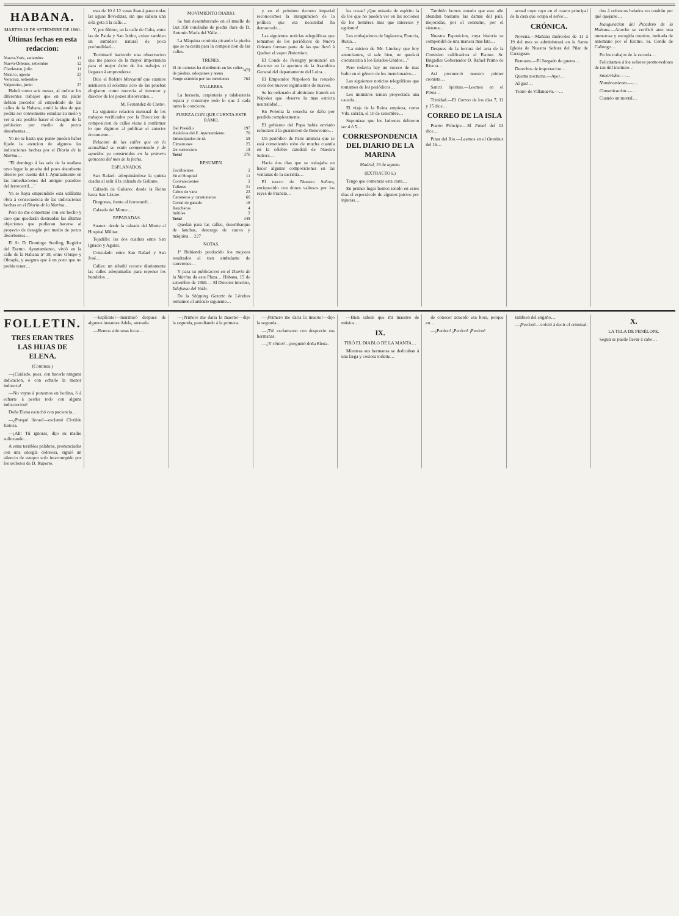HABANA.
MARTES 18 DE SETIEMBRE DE 1860.
Últimas fechas en esta redaccion:
| Nueva-York, setiembre | 11 |
| Nueva-Orleans, setiembre | 12 |
| Charleston, julio | 11 |
| Mexico, agosto | 23 |
| Veracruz, setiembre | 7 |
| Valparaiso, junio | 27 |
Habrá como seis meses, al indicar los diferentes trabajos que en mi juicio debian preceder al empedrado de las calles de la Habana, emití la idea de que podria ser conveniente estudiar su suelo y ver si era posible hacer el desagüe de la poblacion por medio de pozos absorbentes…
Yo no se hasta que punto pueden haber fijado la atencion de algunos las indicaciones hechas por el Diario de la Marina…
"El domingo á las seis de la mañana tuvo lugar la prueba del pozo absorbente abierto por cuenta del I. Ayuntamiento en las inmediaciones del antiguo paradero del ferrocarril…"
Ya se haya emprendido esta utilísima obra á consecuencia de las indicaciones hechas en el Diario de la Marina…
Pero no me contentaré con ese hecho y creo que quedarán destruidas las últimas objeciones que pudieran hacerse al proyecto de desagüe por medio de pozos absorbentes…
El Sr. D. Domingo Sterling, Regidor del Escmo. Ayuntamiento, vivió en la calle de la Habana nº 38, entre Obispo y Obrapía, y asegura que á un pozo que no podria tener…
mas de 10 ó 12 varas iban á parar todas las aguas llovedizas, sin que saliera una sola gota á la calle…
Y, por último, en la calle de Cuba, entre las de Paula y San Isidro, existe tambien un sumidero natural de poca profundidad…
Terminaré haciendo una observacion que me parece de la mayor importancia para el mejor éxito de los trabajos si llegaran á emprenderse.
Dice el Boletin Mercantil que cuantos asistieron al solemne acto de las pruebas elogiaron como merecia al inventor y director de los pozos absorventes…
M. Fernandez de Castro.
La siguiente relacion mensual de los trabajos verificados por la Direccion de composicion de calles viene á confirmar lo que digimos al publicar el anterior documento…
Relacion de las calles que en la actualidad se están componiendo y de aquellas ya construidas en la primera quincena del mes de la fecha.
ESPLANADOS.
San Rafael: adoquinándose la quinta cuadra al salir á la calzada de Galiano.
Calzada de Galiano: desde la Reina hasta San Lázaro.
Dragones, frente al ferrocarril…
Calzada del Monte…
REPARADAS.
Suarez: desde la calzada del Monte al Hospital Militar.
Tejadillo: las dos cuadras entre San Ignacio y Aguiar.
Consulado entre San Rafael y San José…
Calles: un albañil recorre diariamente las calles adoquinadas para reponer los hundidos…
MOVIMIENTO DIARIO.
Se han desembarcado en el muelle de Luz 350 toneladas de piedra dura de D. Antonio María del Valle…
La Máquina continúa picando la piedra que se necesita para la composicion de las calles.
TRENES.
| El de carretas ha distribuido en las calles, de piedras, adoquines y arena | 479 |
| Fango estraido por los carretones | 762 |
TALLERES.
La herreria, carpinteria y talabarteria repara y construye todo lo que á cada ramo le concierne.
FUERZA CON QUE CUENTA ESTE RAMO.
| Del Presidio | 197 |
| Asiáticos del E. Ayuntamiento | 76 |
| Emancipados de id. | 59 |
| Cimarrones | 25 |
| De correccion | 19 |
| Total | 376 |
RESUMEN.
| Escribientes | 2 |
| En el Hospital | 11 |
| Convalecientes | 2 |
| Talleres | 21 |
| Cabos de vara | 23 |
| Carreteros y carretoneros | 66 |
| Corral de ganado | 18 |
| Rancheros | 4 |
| Inútiles | 2 |
| Total | 149 |
Quedan para las calles, desembarque de lanchas, descarga de carros y máquina… 227
NOTAS.
1ª Habiendo producido los mejores resultados el tren ambulante de carretones…
Y para su publicacion en el Diario de la Marina da esta Plaza… Habana, 15 de setiembre de 1860.— El Director interino, Ildefonso del Valle.
De la Shipping Gazette de Lóndres tomamos el artículo siguiente…
y en el próximo decreto imperial reconocemos la inauguracion de la política que esa necesidad ha demarcado…
Las siguientes noticias telegráficas que tomamos de los periódicos de Nueva Orleans forman parte de las que llevó á Quebec el vapor Bohemian.
El Conde de Persigny pronunció un discurso en la apertura de la Asamblea General del departamento del Loira…
El Emperador Napoleon ha resuelto crear dos nuevos regimientos de zuavos.
Se ha ordenado al almirante francés en Nápoles que observe la mas estricta neutralidad…
En Polonia la cosecha se daba por perdida completamente.
El gobierno del Papa habia enviado refuerzos á la guarnicion de Benevento…
Un periódico de Paris anuncia que se está cometiendo robo de mucha cuantía en la célebre catedral de Nuestra Señora…
Hacia dos dias que se trabajaba en hacer algunas composiciones en las ventanas de la sacristía…
El tesoro de Nuestra Señora, enriquecido con dones valiosos por los reyes de Francia…
las cosas! ¡Que miseria de espíritu la de los que no pueden ver en las acciones de los hombres mas que intereses y egoismo!
Los embajadores de Inglaterra, Francia, Rusia…
"La mision de Mr. Lindsey que hoy anunciamos, si sale bien, no quedará circunscrita á los Estados-Unidos…"
Pero todavia hay un suceso de mas bulto en el género de los mencionados…
Las siguientes noticias telegráficas que tomamos de los periódicos…
Los ministros tenian proyectada una cacería…
El viaje de la Reina empieza, como Vds. sabrán, el 10 de setiembre…
Suponiase que los ladrones debieron ser 4 ó 5…
CORRESPONDENCIA DEL DIARIO DE LA MARINA
Madrid, 19 de agosto.
(EXTRACTOS.)
Tengo que comenzar esta carta…
En primer lugar hemos tenido en estos dias el espectáculo de algunos juicios por injurias…
También hemos notado que este año abundan bastante las damas del país, mejoradas, por el consumo, por el sistema…
Nuestra Esposicion, cuya historia se compondrá de una manera mas lata…
Despues de la lectura del acta de la Comision calificadora el Escmo. Sr. Brigadier Gobernador D. Rafael Primo de Rivera…
Así pronunció nuestro primer cronista…
Sancti Spiritus.—Leemos en el Fénix…
Trinidad.—El Correo de los días 7, 11 y 15 dice…
CORREO DE LA ISLA
Puerto Príncipe.—El Fanal del 13 dice…
Pinar del Rio.—Leemos en el Omnibus del 16…
actual cuyo rayo en el cuarto principal de la casa que ocupa el señor…
CRÓNICA.
Novena.—Mañana miércoles de 11 á 19 del mes se administrará en la Santa Iglesia de Nuestra Señora del Pilar de Carraguao.
Remates.—El Juzgado de guerra…
Derechos de importacion…
Quema nocturna.—Ayer…
Al gas!…
Teatro de Villanueva.—…
dos á refrescos helados no tendrán por qué quejarse…
Inauguracion del Picadero de la Habana.—Anoche se verificó ante una numerosa y escogida reunion, invitada de antemano por el Escmo. Sr. Conde de Cañongo…
En los trabajos de la escuela…
Felicitamos á los señores promovedores de tan útil instituto…
Socorridos.—…
Nombramiento.—…
Comunicacion.—…
Cuando un mortal…
FOLLETIN.
TRES ERAN TRES
LAS HIJAS DE ELENA.
(Continua.)
—¡Cuidado, pues, con hacerle ninguna indicacion, ó con echarle la menor indirecta!
—No vayas á ponernos en berlina, ó á echarte á perder todo con alguna indiscrecion!
Doña Elena escuchó con paciencia…
—¿Porqué lloras?—esclamó Clotilde furiosa.
—¡Ah! Tú ignoras, dijo su madre sollozando…
A estas terribles palabras, pronunciadas con una energía dolorosa, siguió un silencio de estupor solo interrumpido por los sollozos de D. Ruperto.
—Esplícate!—murmuró despues de algunos instantes Adela, aterrada.
—Hemos sido unas locas…
—¡Primero me daria la muerte!—dijo la segunda, parodiando á la primera.
—¡Primero me daria la muerte!—dijo la segunda…
—¡Tú! esclamaron con desprecio sus hermanas.
—¿Y cómo?—preguntó doña Elena.
—Bien sabeis que mi maestro de música…
IX.
TIRÓ EL DIABLO DE LA MANTA…
Mientras sus hermanas se dedicaban á una larga y costosa toilette…
de conocer acuerdo esa hora, porque en…
—¡Perdon! ¡Perdon! ¡Perdon!
tambien del engaño…
—¡Perdon!—volvió á decir el criminal.
X.
LA TELA DE PENÉLOPE.
Segun se puede llevar á cabo…